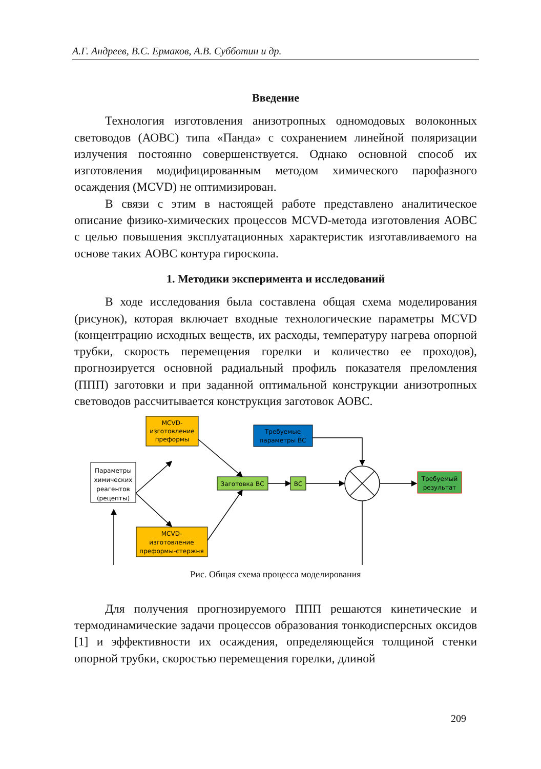А.Г. Андреев, В.С. Ермаков, А.В. Субботин и др.
Введение
Технология изготовления анизотропных одномодовых волоконных световодов (АОВС) типа «Панда» с сохранением линейной поляризации излучения постоянно совершенствуется. Однако основной способ их изготовления модифицированным методом химического парофазного осаждения (MCVD) не оптимизирован.
В связи с этим в настоящей работе представлено аналитическое описание физико-химических процессов MCVD-метода изготовления АОВС с целью повышения эксплуатационных характеристик изготавливаемого на основе таких АОВС контура гироскопа.
1. Методики эксперимента и исследований
В ходе исследования была составлена общая схема моделирования (рисунок), которая включает входные технологические параметры MCVD (концентрацию исходных веществ, их расходы, температуру нагрева опорной трубки, скорость перемещения горелки и количество ее проходов), прогнозируется основной радиальный профиль показателя преломления (ППП) заготовки и при заданной оптимальной конструкции анизотропных световодов рассчитывается конструкция заготовок АОВС.
Параметры
химических
реагентов
(рецепты)
MCVD-
изготовление
преформы
MCVD-
изготовление
преформы-стержня
Заготовка ВС
ВС
Требуемые
параметры ВС
Требуемый
результат
Рис. Общая схема процесса моделирования
Для получения прогнозируемого ППП решаются кинетические и термодинамические задачи процессов образования тонкодисперсных оксидов [1] и эффективности их осаждения, определяющейся толщиной стенки опорной трубки, скоростью перемещения горелки, длиной
209